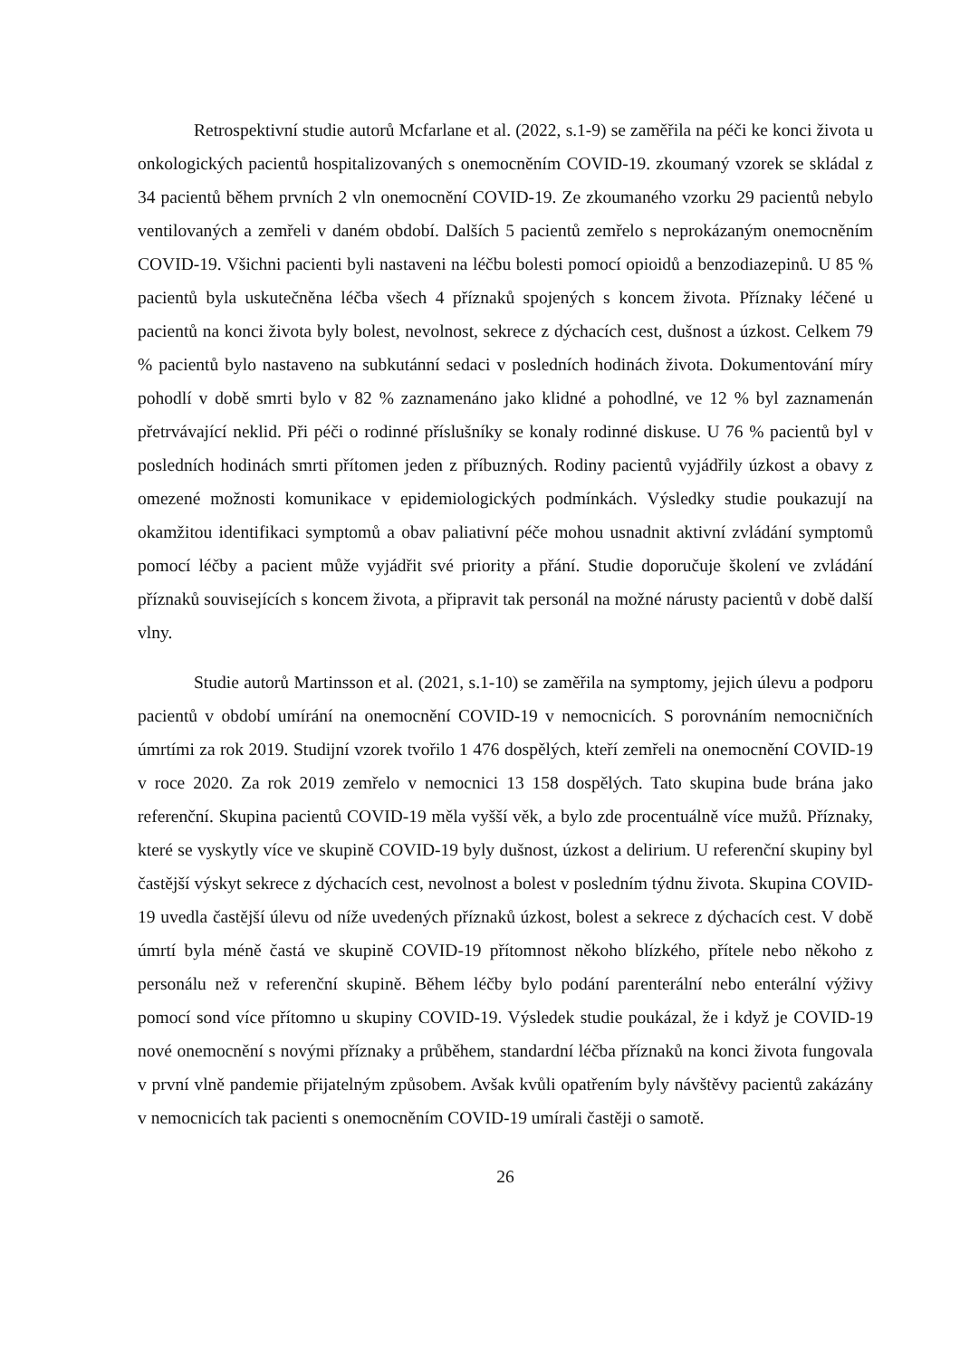Retrospektivní studie autorů Mcfarlane et al. (2022, s.1-9) se zaměřila na péči ke konci života u onkologických pacientů hospitalizovaných s onemocněním COVID-19. zkoumaný vzorek se skládal z 34 pacientů během prvních 2 vln onemocnění COVID-19. Ze zkoumaného vzorku 29 pacientů nebylo ventilovaných a zemřeli v daném období. Dalších 5 pacientů zemřelo s neprokázaným onemocněním COVID-19. Všichni pacienti byli nastaveni na léčbu bolesti pomocí opioidů a benzodiazepinů. U 85 % pacientů byla uskutečněna léčba všech 4 příznaků spojených s koncem života. Příznaky léčené u pacientů na konci života byly bolest, nevolnost, sekrece z dýchacích cest, dušnost a úzkost. Celkem 79 % pacientů bylo nastaveno na subkutánní sedaci v posledních hodinách života. Dokumentování míry pohodlí v době smrti bylo v 82 % zaznamenáno jako klidné a pohodlné, ve 12 % byl zaznamenán přetrvávající neklid. Při péči o rodinné příslušníky se konaly rodinné diskuse. U 76 % pacientů byl v posledních hodinách smrti přítomen jeden z příbuzných. Rodiny pacientů vyjádřily úzkost a obavy z omezené možnosti komunikace v epidemiologických podmínkách. Výsledky studie poukazují na okamžitou identifikaci symptomů a obav paliativní péče mohou usnadnit aktivní zvládání symptomů pomocí léčby a pacient může vyjádřit své priority a přání. Studie doporučuje školení ve zvládání příznaků souvisejících s koncem života, a připravit tak personál na možné nárusty pacientů v době další vlny.
Studie autorů Martinsson et al. (2021, s.1-10) se zaměřila na symptomy, jejich úlevu a podporu pacientů v období umírání na onemocnění COVID-19 v nemocnicích. S porovnáním nemocničních úmrtími za rok 2019. Studijní vzorek tvořilo 1 476 dospělých, kteří zemřeli na onemocnění COVID-19 v roce 2020. Za rok 2019 zemřelo v nemocnici 13 158 dospělých. Tato skupina bude brána jako referenční. Skupina pacientů COVID-19 měla vyšší věk, a bylo zde procentuálně více mužů. Příznaky, které se vyskytly více ve skupině COVID-19 byly dušnost, úzkost a delirium. U referenční skupiny byl častější výskyt sekrece z dýchacích cest, nevolnost a bolest v posledním týdnu života. Skupina COVID-19 uvedla častější úlevu od níže uvedených příznaků úzkost, bolest a sekrece z dýchacích cest. V době úmrtí byla méně častá ve skupině COVID-19 přítomnost někoho blízkého, přítele nebo někoho z personálu než v referenční skupině. Během léčby bylo podání parenterální nebo enterální výživy pomocí sond více přítomno u skupiny COVID-19. Výsledek studie poukázal, že i když je COVID-19 nové onemocnění s novými příznaky a průběhem, standardní léčba příznaků na konci života fungovala v první vlně pandemie přijatelným způsobem. Avšak kvůli opatřením byly návštěvy pacientů zakázány v nemocnicích tak pacienti s onemocněním COVID-19 umírali častěji o samotě.
26